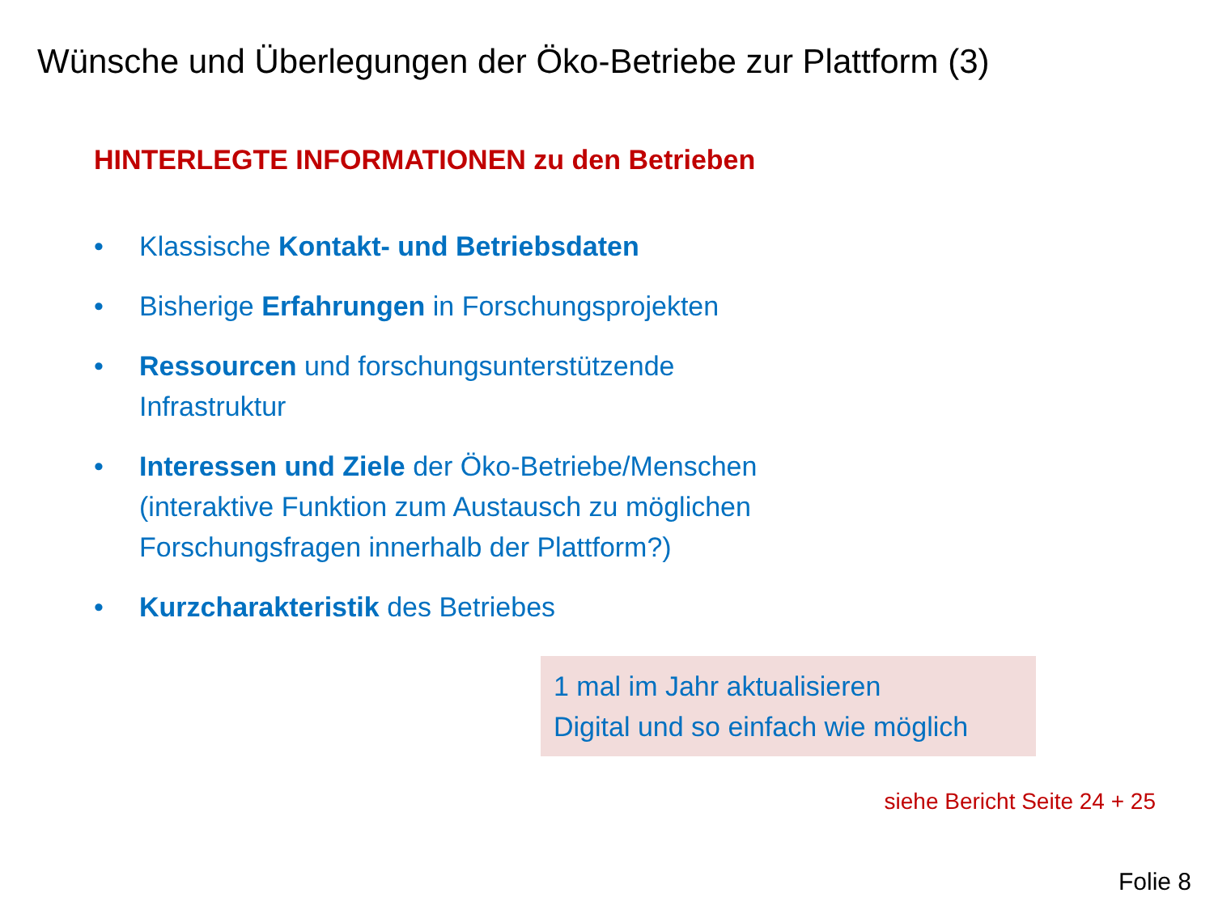Wünsche und Überlegungen der Öko-Betriebe zur Plattform (3)
HINTERLEGTE INFORMATIONEN zu den Betrieben
• Klassische Kontakt- und Betriebsdaten
• Bisherige Erfahrungen in Forschungsprojekten
• Ressourcen und forschungsunterstützende Infrastruktur
• Interessen und Ziele der Öko-Betriebe/Menschen (interaktive Funktion zum Austausch zu möglichen Forschungsfragen innerhalb der Plattform?)
• Kurzcharakteristik des Betriebes
1 mal im Jahr aktualisieren
Digital und so einfach wie möglich
siehe Bericht Seite 24 + 25
Folie 8